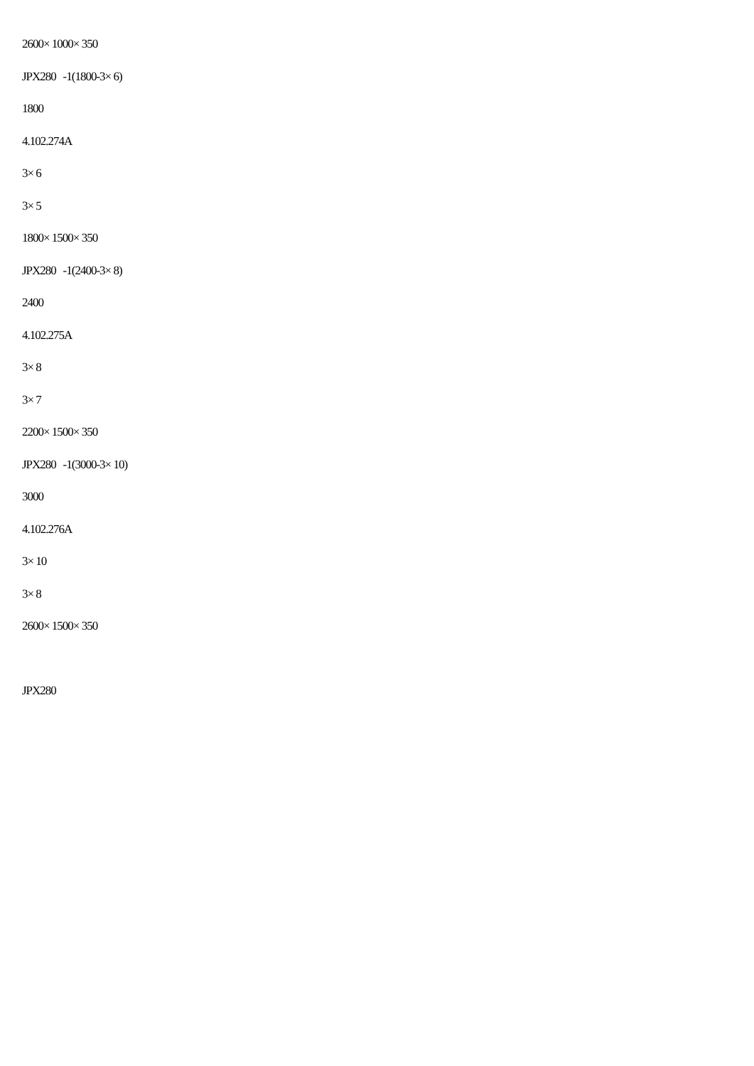2600× 1000× 350
JPX280 -1(1800-3× 6)
1800
4.102.274A
3× 6
3× 5
1800× 1500× 350
JPX280 -1(2400-3× 8)
2400
4.102.275A
3× 8
3× 7
2200× 1500× 350
JPX280 -1(3000-3× 10)
3000
4.102.276A
3× 10
3× 8
2600× 1500× 350
JPX280